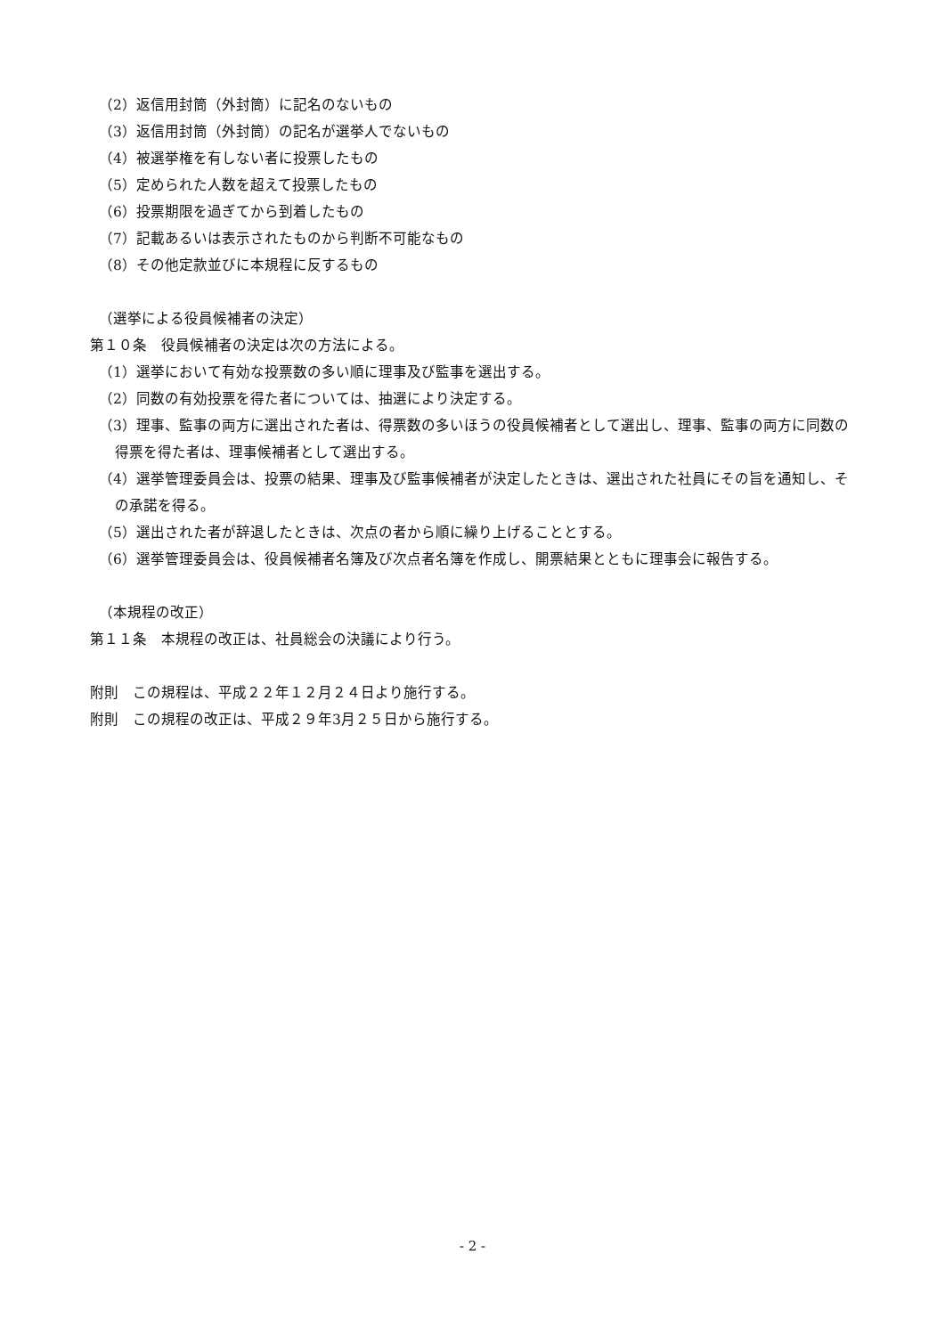（2）返信用封筒（外封筒）に記名のないもの
（3）返信用封筒（外封筒）の記名が選挙人でないもの
（4）被選挙権を有しない者に投票したもの
（5）定められた人数を超えて投票したもの
（6）投票期限を過ぎてから到着したもの
（7）記載あるいは表示されたものから判断不可能なもの
（8）その他定款並びに本規程に反するもの
（選挙による役員候補者の決定）
第１０条　役員候補者の決定は次の方法による。
（1）選挙において有効な投票数の多い順に理事及び監事を選出する。
（2）同数の有効投票を得た者については、抽選により決定する。
（3）理事、監事の両方に選出された者は、得票数の多いほうの役員候補者として選出し、理事、監事の両方に同数の得票を得た者は、理事候補者として選出する。
（4）選挙管理委員会は、投票の結果、理事及び監事候補者が決定したときは、選出された社員にその旨を通知し、その承諾を得る。
（5）選出された者が辞退したときは、次点の者から順に繰り上げることとする。
（6）選挙管理委員会は、役員候補者名簿及び次点者名簿を作成し、開票結果とともに理事会に報告する。
（本規程の改正）
第１１条　本規程の改正は、社員総会の決議により行う。
附則　この規程は、平成２２年１２月２４日より施行する。
附則　この規程の改正は、平成２９年3月２５日から施行する。
- 2 -